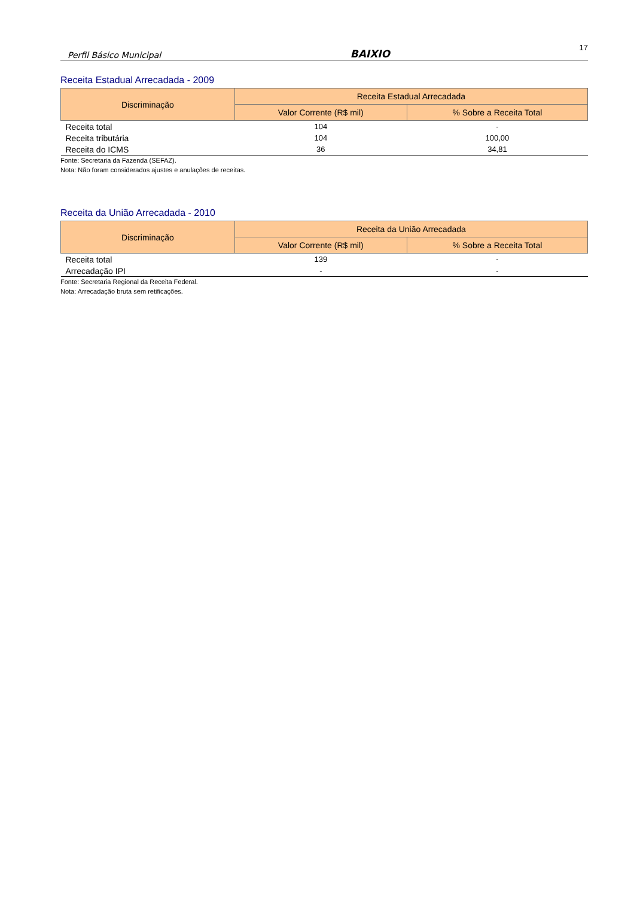Perfil Básico Municipal BAIXIO 17
Receita Estadual Arrecadada - 2009
| Discriminação | Receita Estadual Arrecadada | |
| --- | --- | --- |
| | Valor Corrente (R$ mil) | % Sobre a Receita Total |
| Receita total | 104 | - |
| Receita tributária | 104 | 100,00 |
| Receita do ICMS | 36 | 34,81 |
Fonte: Secretaria da Fazenda (SEFAZ).
Nota: Não foram considerados ajustes e anulações de receitas.
Receita da União Arrecadada - 2010
| Discriminação | Receita da União Arrecadada | |
| --- | --- | --- |
| | Valor Corrente (R$ mil) | % Sobre a Receita Total |
| Receita total | 139 | - |
| Arrecadação IPI | - | - |
Fonte: Secretaria Regional da Receita Federal.
Nota: Arrecadação bruta sem retificações.